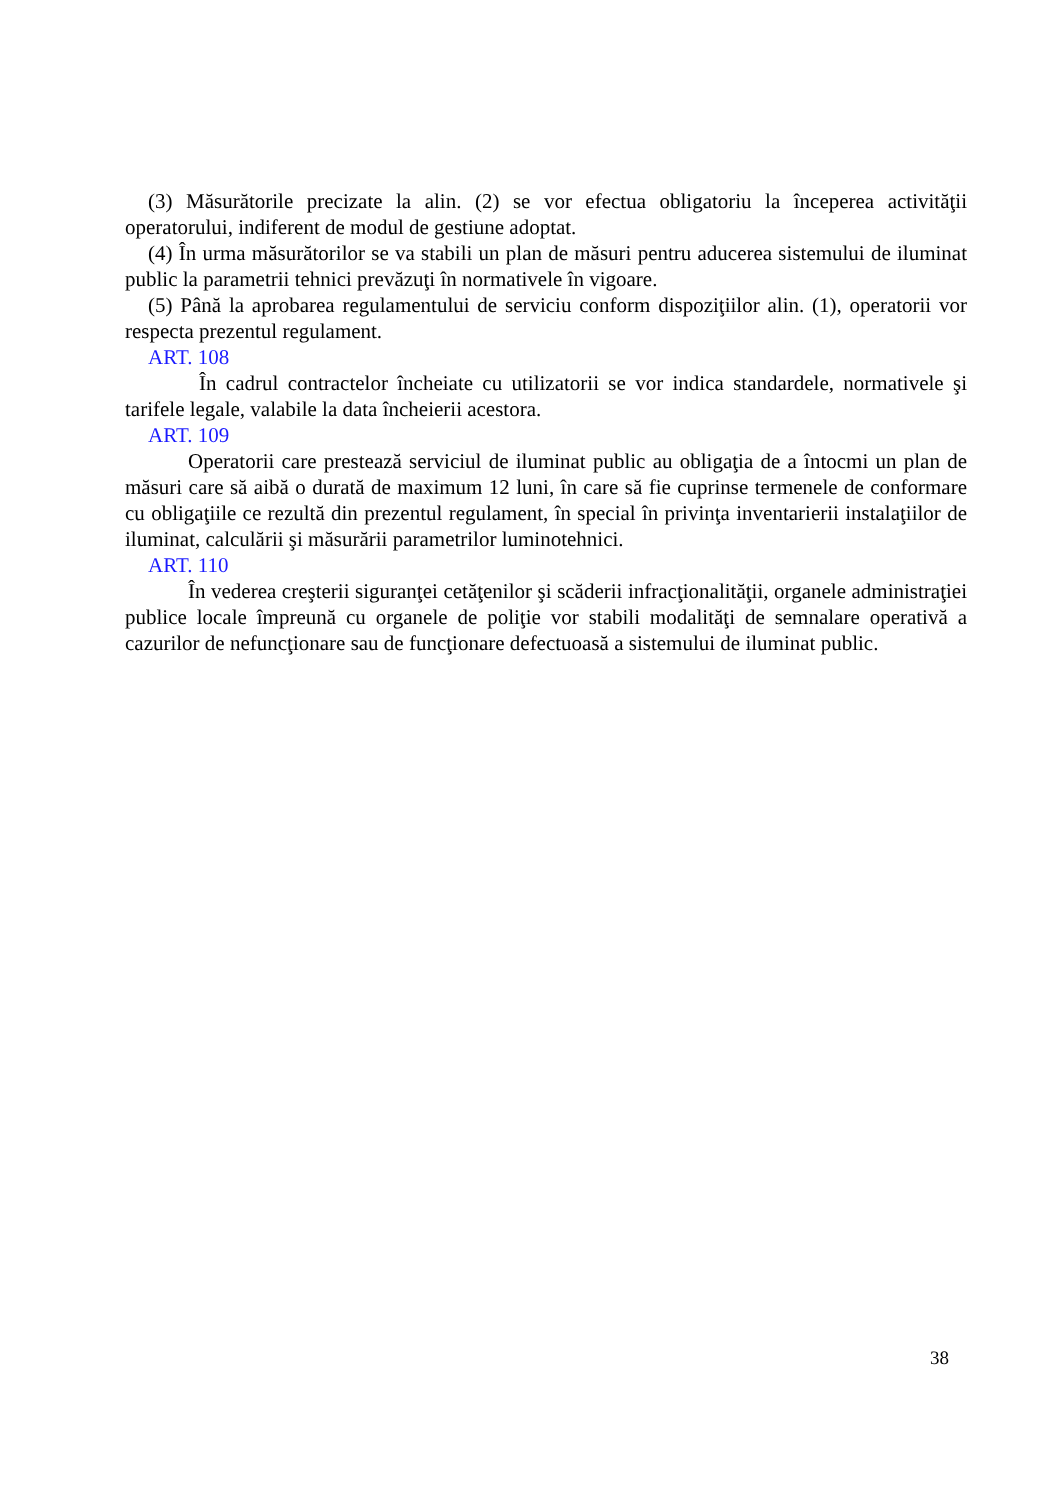(3) Măsurătorile precizate la alin. (2) se vor efectua obligatoriu la începerea activităţii operatorului, indiferent de modul de gestiune adoptat.
(4) În urma măsurătorilor se va stabili un plan de măsuri pentru aducerea sistemului de iluminat public la parametrii tehnici prevăzuţi în normativele în vigoare.
(5) Până la aprobarea regulamentului de serviciu conform dispoziţiilor alin. (1), operatorii vor respecta prezentul regulament.
ART. 108
În cadrul contractelor încheiate cu utilizatorii se vor indica standardele, normativele şi tarifele legale, valabile la data încheierii acestora.
ART. 109
Operatorii care prestează serviciul de iluminat public au obligaţia de a întocmi un plan de măsuri care să aibă o durată de maximum 12 luni, în care să fie cuprinse termenele de conformare cu obligaţiile ce rezultă din prezentul regulament, în special în privinţa inventarierii instalaţiilor de iluminat, calculării şi măsurării parametrilor luminotehnici.
ART. 110
În vederea creşterii siguranţei cetăţenilor şi scăderii infracţionalităţii, organele administraţiei publice locale împreună cu organele de poliţie vor stabili modalităţi de semnalare operativă a cazurilor de nefuncţionare sau de funcţionare defectuoasă a sistemului de iluminat public.
38